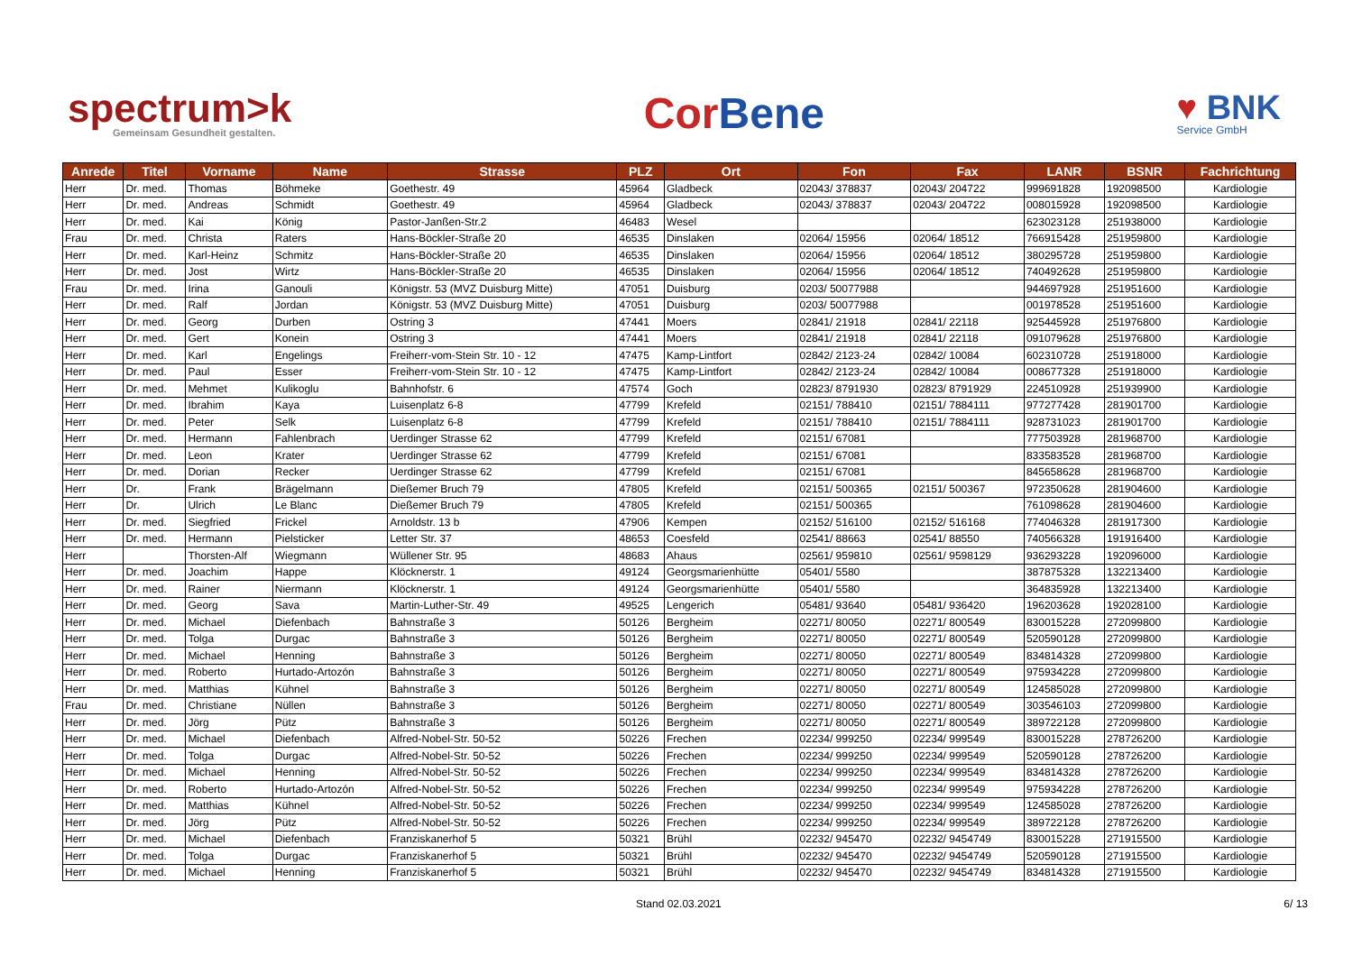spectrum>k
Gemeinsam Gesundheit gestalten.
Cor Bene
♥ BNK
Service GmbH
| Anrede | Titel | Vorname | Name | Strasse | PLZ | Ort | Fon | Fax | LANR | BSNR | Fachrichtung |
| --- | --- | --- | --- | --- | --- | --- | --- | --- | --- | --- | --- |
| Herr | Dr. med. | Thomas | Böhmeke | Goethestr. 49 | 45964 | Gladbeck | 02043/ 378837 | 02043/ 204722 | 999691828 | 192098500 | Kardiologie |
| Herr | Dr. med. | Andreas | Schmidt | Goethestr. 49 | 45964 | Gladbeck | 02043/ 378837 | 02043/ 204722 | 008015928 | 192098500 | Kardiologie |
| Herr | Dr. med. | Kai | König | Pastor-Janßen-Str.2 | 46483 | Wesel | | | 623023128 | 251938000 | Kardiologie |
| Frau | Dr. med. | Christa | Raters | Hans-Böckler-Straße 20 | 46535 | Dinslaken | 02064/ 15956 | 02064/ 18512 | 766915428 | 251959800 | Kardiologie |
| Herr | Dr. med. | Karl-Heinz | Schmitz | Hans-Böckler-Straße 20 | 46535 | Dinslaken | 02064/ 15956 | 02064/ 18512 | 380295728 | 251959800 | Kardiologie |
| Herr | Dr. med. | Jost | Wirtz | Hans-Böckler-Straße 20 | 46535 | Dinslaken | 02064/ 15956 | 02064/ 18512 | 740492628 | 251959800 | Kardiologie |
| Frau | Dr. med. | Irina | Ganouli | Königstr. 53 (MVZ Duisburg Mitte) | 47051 | Duisburg | 0203/ 50077988 | | 944697928 | 251951600 | Kardiologie |
| Herr | Dr. med. | Ralf | Jordan | Königstr. 53 (MVZ Duisburg Mitte) | 47051 | Duisburg | 0203/ 50077988 | | 001978528 | 251951600 | Kardiologie |
| Herr | Dr. med. | Georg | Durben | Ostring 3 | 47441 | Moers | 02841/ 21918 | 02841/ 22118 | 925445928 | 251976800 | Kardiologie |
| Herr | Dr. med. | Gert | Konein | Ostring 3 | 47441 | Moers | 02841/ 21918 | 02841/ 22118 | 091079628 | 251976800 | Kardiologie |
| Herr | Dr. med. | Karl | Engelings | Freiherr-vom-Stein Str. 10 - 12 | 47475 | Kamp-Lintfort | 02842/ 2123-24 | 02842/ 10084 | 602310728 | 251918000 | Kardiologie |
| Herr | Dr. med. | Paul | Esser | Freiherr-vom-Stein Str. 10 - 12 | 47475 | Kamp-Lintfort | 02842/ 2123-24 | 02842/ 10084 | 008677328 | 251918000 | Kardiologie |
| Herr | Dr. med. | Mehmet | Kulikoglu | Bahnhofstr. 6 | 47574 | Goch | 02823/ 8791930 | 02823/ 8791929 | 224510928 | 251939900 | Kardiologie |
| Herr | Dr. med. | Ibrahim | Kaya | Luisenplatz 6-8 | 47799 | Krefeld | 02151/ 788410 | 02151/ 7884111 | 977277428 | 281901700 | Kardiologie |
| Herr | Dr. med. | Peter | Selk | Luisenplatz 6-8 | 47799 | Krefeld | 02151/ 788410 | 02151/ 7884111 | 928731023 | 281901700 | Kardiologie |
| Herr | Dr. med. | Hermann | Fahlenbrach | Uerdinger Strasse 62 | 47799 | Krefeld | 02151/ 67081 | | 777503928 | 281968700 | Kardiologie |
| Herr | Dr. med. | Leon | Krater | Uerdinger Strasse 62 | 47799 | Krefeld | 02151/ 67081 | | 833583528 | 281968700 | Kardiologie |
| Herr | Dr. med. | Dorian | Recker | Uerdinger Strasse 62 | 47799 | Krefeld | 02151/ 67081 | | 845658628 | 281968700 | Kardiologie |
| Herr | Dr. | Frank | Brägelmann | Dießemer Bruch 79 | 47805 | Krefeld | 02151/ 500365 | 02151/ 500367 | 972350628 | 281904600 | Kardiologie |
| Herr | Dr. | Ulrich | Le Blanc | Dießemer Bruch 79 | 47805 | Krefeld | 02151/ 500365 | | 761098628 | 281904600 | Kardiologie |
| Herr | Dr. med. | Siegfried | Frickel | Arnoldstr. 13 b | 47906 | Kempen | 02152/ 516100 | 02152/ 516168 | 774046328 | 281917300 | Kardiologie |
| Herr | Dr. med. | Hermann | Pielsticker | Letter Str. 37 | 48653 | Coesfeld | 02541/ 88663 | 02541/ 88550 | 740566328 | 191916400 | Kardiologie |
| Herr | | Thorsten-Alf | Wiegmann | Wüllener Str. 95 | 48683 | Ahaus | 02561/ 959810 | 02561/ 9598129 | 936293228 | 192096000 | Kardiologie |
| Herr | Dr. med. | Joachim | Happe | Klöcknerstr. 1 | 49124 | Georgsmarienhütte | 05401/ 5580 | | 387875328 | 132213400 | Kardiologie |
| Herr | Dr. med. | Rainer | Niermann | Klöcknerstr. 1 | 49124 | Georgsmarienhütte | 05401/ 5580 | | 364835928 | 132213400 | Kardiologie |
| Herr | Dr. med. | Georg | Sava | Martin-Luther-Str. 49 | 49525 | Lengerich | 05481/ 93640 | 05481/ 936420 | 196203628 | 192028100 | Kardiologie |
| Herr | Dr. med. | Michael | Diefenbach | Bahnstraße 3 | 50126 | Bergheim | 02271/ 80050 | 02271/ 800549 | 830015228 | 272099800 | Kardiologie |
| Herr | Dr. med. | Tolga | Durgac | Bahnstraße 3 | 50126 | Bergheim | 02271/ 80050 | 02271/ 800549 | 520590128 | 272099800 | Kardiologie |
| Herr | Dr. med. | Michael | Henning | Bahnstraße 3 | 50126 | Bergheim | 02271/ 80050 | 02271/ 800549 | 834814328 | 272099800 | Kardiologie |
| Herr | Dr. med. | Roberto | Hurtado-Artozón | Bahnstraße 3 | 50126 | Bergheim | 02271/ 80050 | 02271/ 800549 | 975934228 | 272099800 | Kardiologie |
| Herr | Dr. med. | Matthias | Kühnel | Bahnstraße 3 | 50126 | Bergheim | 02271/ 80050 | 02271/ 800549 | 124585028 | 272099800 | Kardiologie |
| Frau | Dr. med. | Christiane | Nüllen | Bahnstraße 3 | 50126 | Bergheim | 02271/ 80050 | 02271/ 800549 | 303546103 | 272099800 | Kardiologie |
| Herr | Dr. med. | Jörg | Pütz | Bahnstraße 3 | 50126 | Bergheim | 02271/ 80050 | 02271/ 800549 | 389722128 | 272099800 | Kardiologie |
| Herr | Dr. med. | Michael | Diefenbach | Alfred-Nobel-Str. 50-52 | 50226 | Frechen | 02234/ 999250 | 02234/ 999549 | 830015228 | 278726200 | Kardiologie |
| Herr | Dr. med. | Tolga | Durgac | Alfred-Nobel-Str. 50-52 | 50226 | Frechen | 02234/ 999250 | 02234/ 999549 | 520590128 | 278726200 | Kardiologie |
| Herr | Dr. med. | Michael | Henning | Alfred-Nobel-Str. 50-52 | 50226 | Frechen | 02234/ 999250 | 02234/ 999549 | 834814328 | 278726200 | Kardiologie |
| Herr | Dr. med. | Roberto | Hurtado-Artozón | Alfred-Nobel-Str. 50-52 | 50226 | Frechen | 02234/ 999250 | 02234/ 999549 | 975934228 | 278726200 | Kardiologie |
| Herr | Dr. med. | Matthias | Kühnel | Alfred-Nobel-Str. 50-52 | 50226 | Frechen | 02234/ 999250 | 02234/ 999549 | 124585028 | 278726200 | Kardiologie |
| Herr | Dr. med. | Jörg | Pütz | Alfred-Nobel-Str. 50-52 | 50226 | Frechen | 02234/ 999250 | 02234/ 999549 | 389722128 | 278726200 | Kardiologie |
| Herr | Dr. med. | Michael | Diefenbach | Franziskanerhof 5 | 50321 | Brühl | 02232/ 945470 | 02232/ 9454749 | 830015228 | 271915500 | Kardiologie |
| Herr | Dr. med. | Tolga | Durgac | Franziskanerhof 5 | 50321 | Brühl | 02232/ 945470 | 02232/ 9454749 | 520590128 | 271915500 | Kardiologie |
| Herr | Dr. med. | Michael | Henning | Franziskanerhof 5 | 50321 | Brühl | 02232/ 945470 | 02232/ 9454749 | 834814328 | 271915500 | Kardiologie |
Stand 02.03.2021 6/ 13